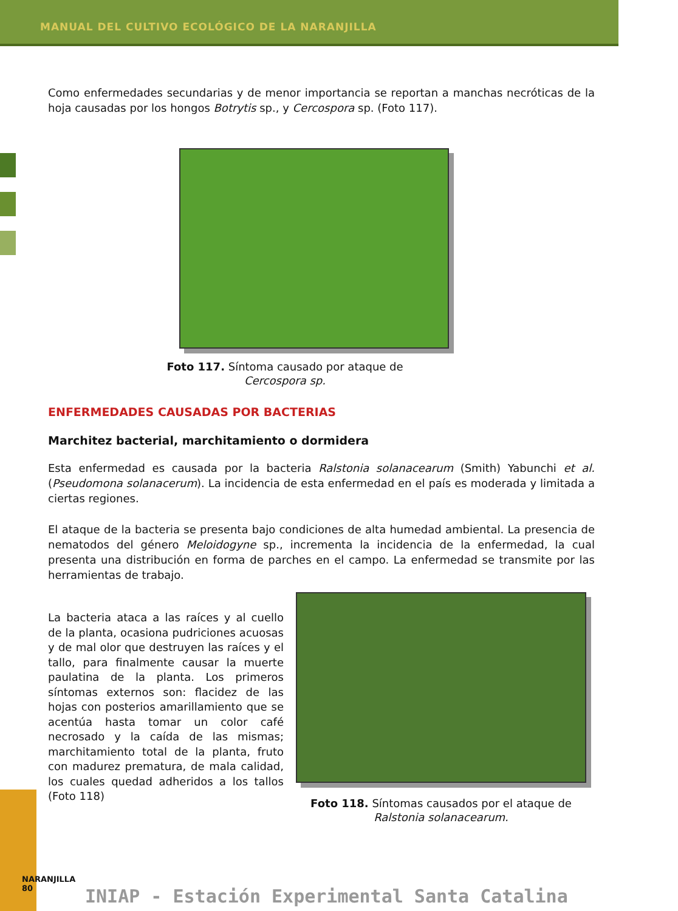MANUAL DEL CULTIVO ECOLÓGICO DE LA NARANJILLA
Como enfermedades secundarias y de menor importancia se reportan a manchas necróticas de la hoja causadas por los hongos Botrytis sp., y Cercospora sp. (Foto 117).
Foto 117. Síntoma causado por ataque de
Cercospora sp.
ENFERMEDADES CAUSADAS POR BACTERIAS
Marchitez bacterial, marchitamiento o dormidera
Esta enfermedad es causada por la bacteria Ralstonia solanacearum (Smith) Yabunchi et al. (Pseudomona solanacerum). La incidencia de esta enfermedad en el país es moderada y limitada a ciertas regiones.
El ataque de la bacteria se presenta bajo condiciones de alta humedad ambiental. La presencia de nematodos del género Meloidogyne sp., incrementa la incidencia de la enfermedad, la cual presenta una distribución en forma de parches en el campo. La enfermedad se transmite por las herramientas de trabajo.
La bacteria ataca a las raíces y al cuello de la planta, ocasiona pudriciones acuosas y de mal olor que destruyen las raíces y el tallo, para finalmente causar la muerte paulatina de la planta. Los primeros síntomas externos son: flacidez de las hojas con posterios amarillamiento que se acentúa hasta tomar un color café necrosado y la caída de las mismas; marchitamiento total de la planta, fruto con madurez prematura, de mala calidad, los cuales quedad adheridos a los tallos (Foto 118)
Foto 118. Síntomas causados por el ataque de
Ralstonia solanacearum.
NARANJILLA 80
INIAP - Estación Experimental Santa Catalina